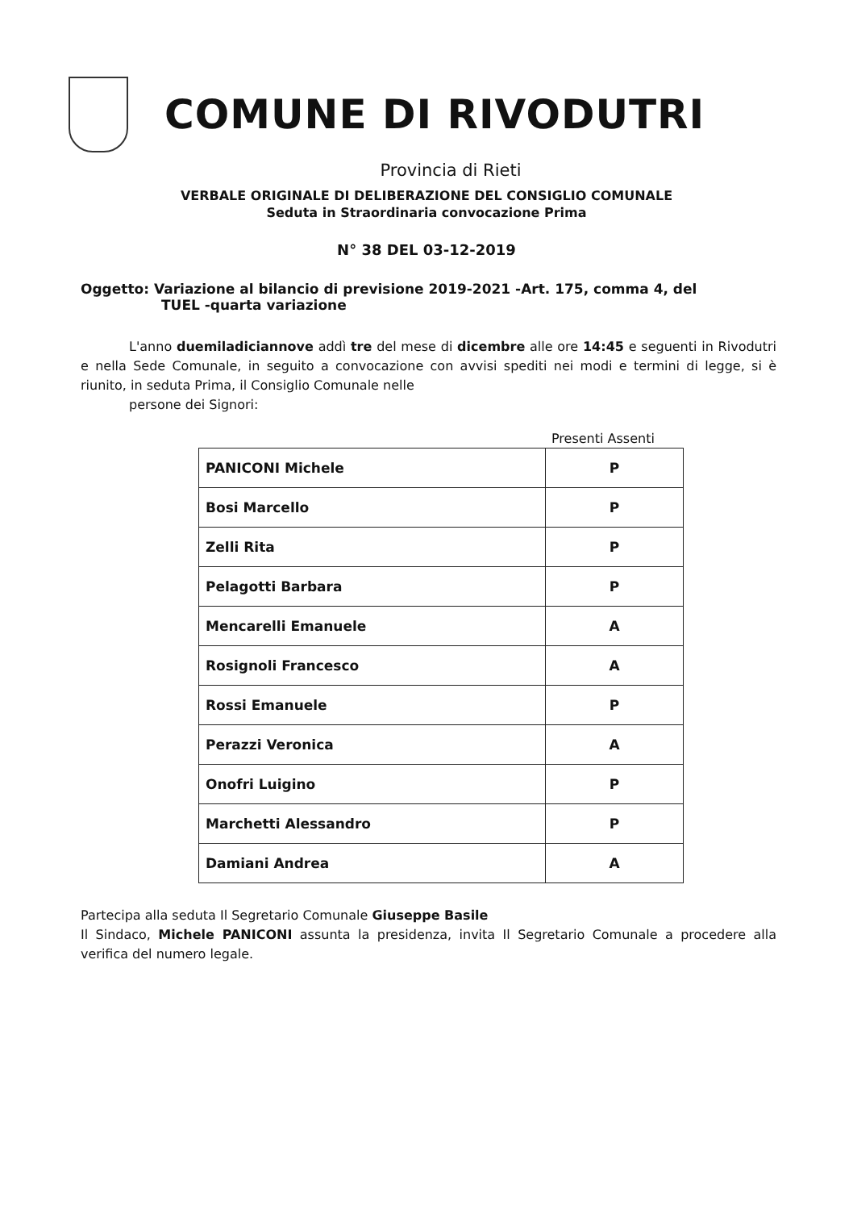COMUNE DI RIVODUTRI
Provincia di Rieti
VERBALE ORIGINALE DI DELIBERAZIONE DEL CONSIGLIO COMUNALE
Seduta in Straordinaria convocazione Prima
N° 38 DEL 03-12-2019
Oggetto: Variazione al bilancio di previsione 2019-2021 -Art. 175, comma 4, del
TUEL -quarta variazione
L'anno duemiladiciannove addì tre del mese di dicembre alle ore 14:45 e seguenti in Rivodutri e nella Sede Comunale, in seguito a convocazione con avvisi spediti nei modi e termini di legge, si è riunito, in seduta Prima, il Consiglio Comunale nelle
persone dei Signori:
Presenti Assenti
| PANICONI Michele | P |
| Bosi Marcello | P |
| Zelli Rita | P |
| Pelagotti Barbara | P |
| Mencarelli Emanuele | A |
| Rosignoli Francesco | A |
| Rossi Emanuele | P |
| Perazzi Veronica | A |
| Onofri Luigino | P |
| Marchetti Alessandro | P |
| Damiani Andrea | A |
Partecipa alla seduta Il Segretario Comunale Giuseppe Basile
Il Sindaco, Michele PANICONI assunta la presidenza, invita Il Segretario Comunale a procedere alla verifica del numero legale.